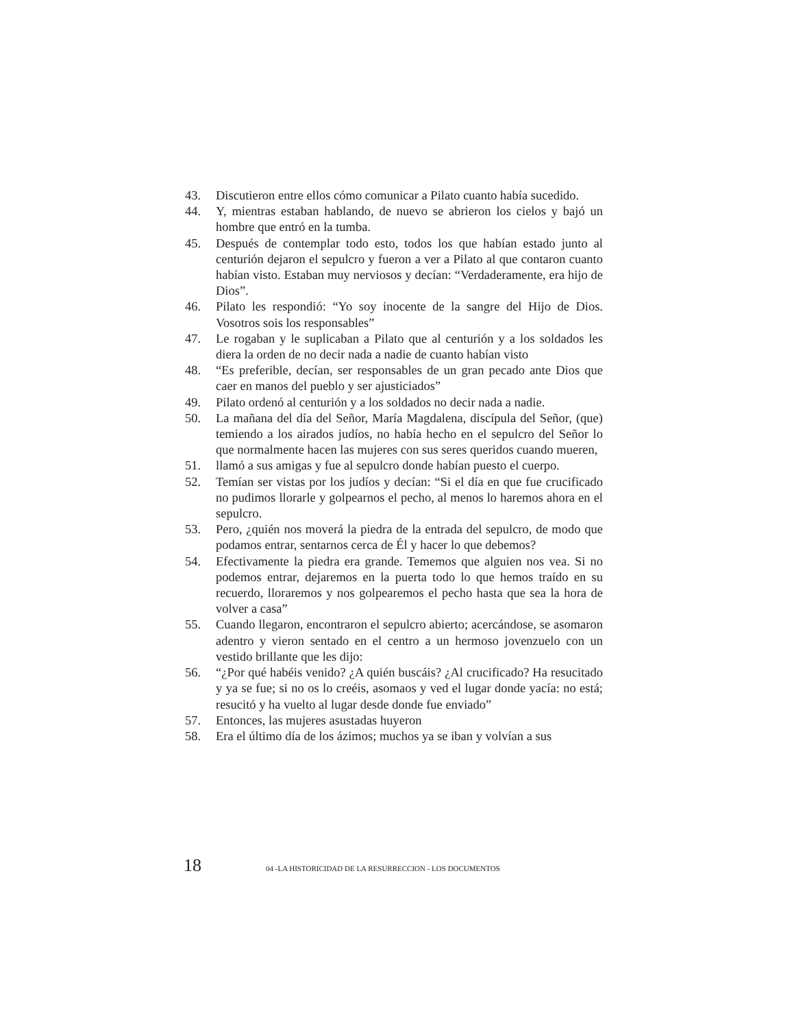43. Discutieron entre ellos cómo comunicar a Pilato cuanto había sucedido.
44. Y, mientras estaban hablando, de nuevo se abrieron los cielos y bajó un hombre que entró en la tumba.
45. Después de contemplar todo esto, todos los que habían estado junto al centurión dejaron el sepulcro y fueron a ver a Pilato al que contaron cuanto habían visto. Estaban muy nerviosos y decían: “Verdaderamente, era hijo de Dios”.
46. Pilato les respondió: “Yo soy inocente de la sangre del Hijo de Dios. Vosotros sois los responsables”
47. Le rogaban y le suplicaban a Pilato que al centurión y a los soldados les diera la orden de no decir nada a nadie de cuanto habían visto
48. “Es preferible, decían, ser responsables de un gran pecado ante Dios que caer en manos del pueblo y ser ajusticiados”
49. Pilato ordenó al centurión y a los soldados no decir nada a nadie.
50. La mañana del día del Señor, María Magdalena, discípula del Señor, (que) temiendo a los airados judíos, no había hecho en el sepulcro del Señor lo que normalmente hacen las mujeres con sus seres queridos cuando mueren,
51. llamó a sus amigas y fue al sepulcro donde habían puesto el cuerpo.
52. Temían ser vistas por los judíos y decían: “Si el día en que fue crucificado no pudimos llorarle y golpearnos el pecho, al menos lo haremos ahora en el sepulcro.
53. Pero, ¿quién nos moverá la piedra de la entrada del sepulcro, de modo que podamos entrar, sentarnos cerca de Él y hacer lo que debemos?
54. Efectivamente la piedra era grande. Tememos que alguien nos vea. Si no podemos entrar, dejaremos en la puerta todo lo que hemos traído en su recuerdo, lloraremos y nos golpearemos el pecho hasta que sea la hora de volver a casa”
55. Cuando llegaron, encontraron el sepulcro abierto; acercándose, se asomaron adentro y vieron sentado en el centro a un hermoso jovenzuelo con un vestido brillante que les dijo:
56. “¿Por qué habéis venido? ¿A quién buscáis? ¿Al crucificado? Ha resucitado y ya se fue; si no os lo creéis, asomaos y ved el lugar donde yacía: no está; resucitó y ha vuelto al lugar desde donde fue enviado”
57. Entonces, las mujeres asustadas huyeron
58. Era el último día de los ázimos; muchos ya se iban y volvían a sus
18 04 -LA HISTORICIDAD DE LA RESURRECCION - LOS DOCUMENTOS